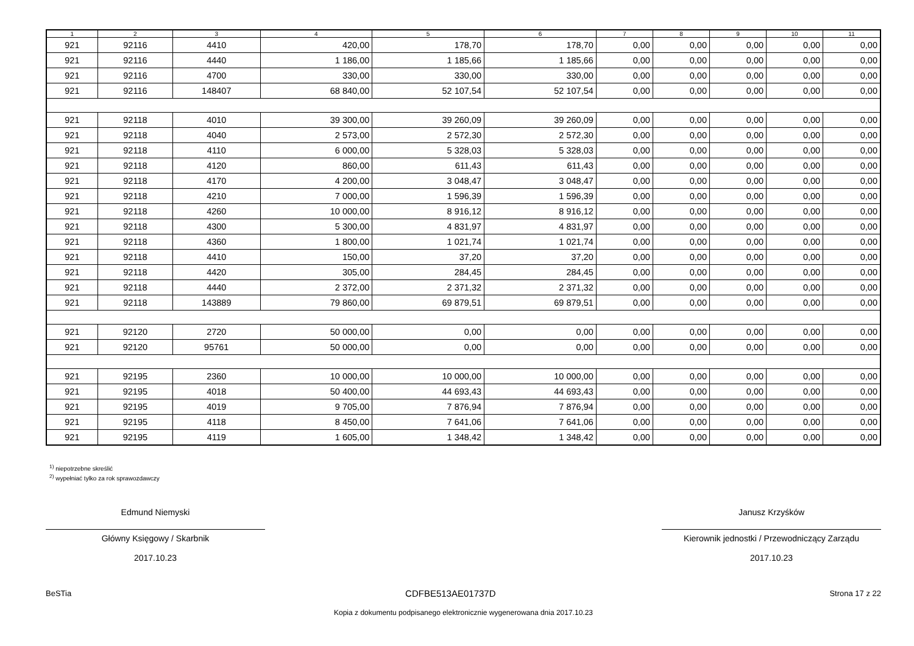| 1 | 2 | 3 | 4 | 5 | 6 | 7 | 8 | 9 | 10 | 11 |
| --- | --- | --- | --- | --- | --- | --- | --- | --- | --- | --- |
| 921 | 92116 | 4410 | 420,00 | 178,70 | 178,70 | 0,00 | 0,00 | 0,00 | 0,00 | 0,00 |
| 921 | 92116 | 4440 | 1 186,00 | 1 185,66 | 1 185,66 | 0,00 | 0,00 | 0,00 | 0,00 | 0,00 |
| 921 | 92116 | 4700 | 330,00 | 330,00 | 330,00 | 0,00 | 0,00 | 0,00 | 0,00 | 0,00 |
| 921 | 92116 | 148407 | 68 840,00 | 52 107,54 | 52 107,54 | 0,00 | 0,00 | 0,00 | 0,00 | 0,00 |
| 921 | 92118 | 4010 | 39 300,00 | 39 260,09 | 39 260,09 | 0,00 | 0,00 | 0,00 | 0,00 | 0,00 |
| 921 | 92118 | 4040 | 2 573,00 | 2 572,30 | 2 572,30 | 0,00 | 0,00 | 0,00 | 0,00 | 0,00 |
| 921 | 92118 | 4110 | 6 000,00 | 5 328,03 | 5 328,03 | 0,00 | 0,00 | 0,00 | 0,00 | 0,00 |
| 921 | 92118 | 4120 | 860,00 | 611,43 | 611,43 | 0,00 | 0,00 | 0,00 | 0,00 | 0,00 |
| 921 | 92118 | 4170 | 4 200,00 | 3 048,47 | 3 048,47 | 0,00 | 0,00 | 0,00 | 0,00 | 0,00 |
| 921 | 92118 | 4210 | 7 000,00 | 1 596,39 | 1 596,39 | 0,00 | 0,00 | 0,00 | 0,00 | 0,00 |
| 921 | 92118 | 4260 | 10 000,00 | 8 916,12 | 8 916,12 | 0,00 | 0,00 | 0,00 | 0,00 | 0,00 |
| 921 | 92118 | 4300 | 5 300,00 | 4 831,97 | 4 831,97 | 0,00 | 0,00 | 0,00 | 0,00 | 0,00 |
| 921 | 92118 | 4360 | 1 800,00 | 1 021,74 | 1 021,74 | 0,00 | 0,00 | 0,00 | 0,00 | 0,00 |
| 921 | 92118 | 4410 | 150,00 | 37,20 | 37,20 | 0,00 | 0,00 | 0,00 | 0,00 | 0,00 |
| 921 | 92118 | 4420 | 305,00 | 284,45 | 284,45 | 0,00 | 0,00 | 0,00 | 0,00 | 0,00 |
| 921 | 92118 | 4440 | 2 372,00 | 2 371,32 | 2 371,32 | 0,00 | 0,00 | 0,00 | 0,00 | 0,00 |
| 921 | 92118 | 143889 | 79 860,00 | 69 879,51 | 69 879,51 | 0,00 | 0,00 | 0,00 | 0,00 | 0,00 |
| 921 | 92120 | 2720 | 50 000,00 | 0,00 | 0,00 | 0,00 | 0,00 | 0,00 | 0,00 | 0,00 |
| 921 | 92120 | 95761 | 50 000,00 | 0,00 | 0,00 | 0,00 | 0,00 | 0,00 | 0,00 | 0,00 |
| 921 | 92195 | 2360 | 10 000,00 | 10 000,00 | 10 000,00 | 0,00 | 0,00 | 0,00 | 0,00 | 0,00 |
| 921 | 92195 | 4018 | 50 400,00 | 44 693,43 | 44 693,43 | 0,00 | 0,00 | 0,00 | 0,00 | 0,00 |
| 921 | 92195 | 4019 | 9 705,00 | 7 876,94 | 7 876,94 | 0,00 | 0,00 | 0,00 | 0,00 | 0,00 |
| 921 | 92195 | 4118 | 8 450,00 | 7 641,06 | 7 641,06 | 0,00 | 0,00 | 0,00 | 0,00 | 0,00 |
| 921 | 92195 | 4119 | 1 605,00 | 1 348,42 | 1 348,42 | 0,00 | 0,00 | 0,00 | 0,00 | 0,00 |
<sup>1)</sup> niepotrzebne skreślić
<sup>2)</sup> wypełniać tylko za rok sprawozdawczy
Edmund Niemyski
Główny Księgowy / Skarbnik
2017.10.23
Janusz Krzyśków
Kierownik jednostki / Przewodniczący Zarządu
2017.10.23
BeSTia CDFBE513AE01737D Strona 17 z 22
Kopia z dokumentu podpisanego elektronicznie wygenerowana dnia 2017.10.23